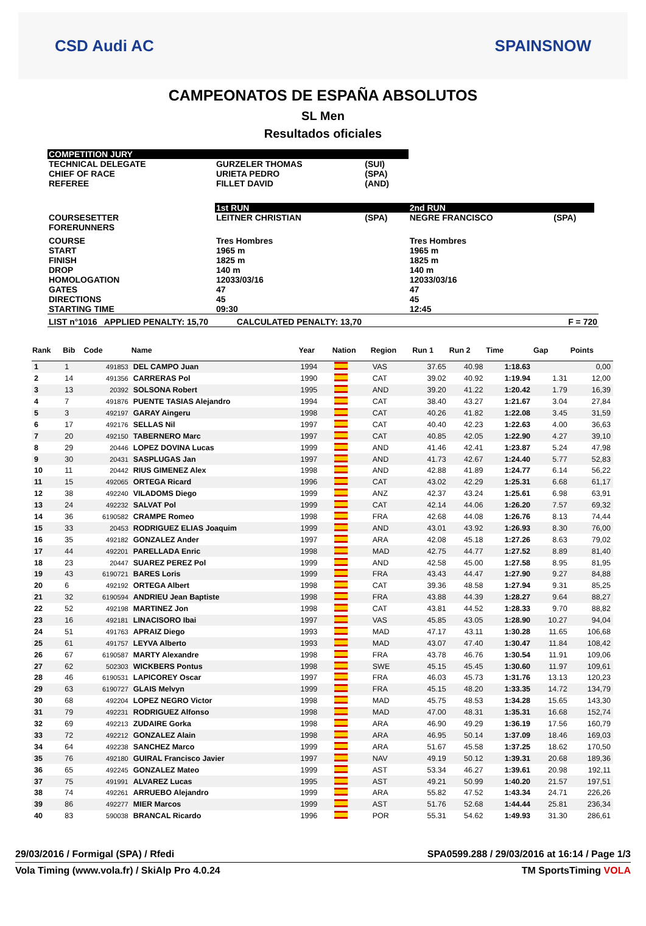CSD Audi AC SPAINSNOW
CAMPEONATOS DE ESPAÑA ABSOLUTOS
SL Men
Resultados oficiales
| COMPETITION JURY | | | | | |
| TECHNICAL DELEGATE | GURZELER THOMAS | (SUI) | | | |
| CHIEF OF RACE | URIETA PEDRO | (SPA) | | | |
| REFEREE | FILLET DAVID | (AND) | | | |
| | 1st RUN | | 2nd RUN | | |
| COURSESETTER FORERUNNERS | LEITNER CHRISTIAN | (SPA) | NEGRE FRANCISCO | (SPA) | |
| COURSE START FINISH DROP HOMOLOGATION GATES DIRECTIONS STARTING TIME | Tres Hombres 1965 m 1825 m 140 m 12033/03/16 47 45 09:30 | | Tres Hombres 1965 m 1825 m 140 m 12033/03/16 47 45 12:45 | | |
| LIST n°1016 APPLIED PENALTY: 15,70 CALCULATED PENALTY: 13,70 F = 720 | | | | | |
| Rank | Bib | Code | Name | Year | Nation | Region | Run 1 | Run 2 | Time | Gap | Points |
| --- | --- | --- | --- | --- | --- | --- | --- | --- | --- | --- | --- |
| 1 | 1 | 491853 | DEL CAMPO Juan | 1994 | | VAS | 37.65 | 40.98 | 1:18.63 | | 0,00 |
| 2 | 14 | 491356 | CARRERAS Pol | 1990 | | CAT | 39.02 | 40.92 | 1:19.94 | 1.31 | 12,00 |
| 3 | 13 | 20392 | SOLSONA Robert | 1995 | | AND | 39.20 | 41.22 | 1:20.42 | 1.79 | 16,39 |
| 4 | 7 | 491876 | PUENTE TASIAS Alejandro | 1994 | | CAT | 38.40 | 43.27 | 1:21.67 | 3.04 | 27,84 |
| 5 | 3 | 492197 | GARAY Aingeru | 1998 | | CAT | 40.26 | 41.82 | 1:22.08 | 3.45 | 31,59 |
| 6 | 17 | 492176 | SELLAS Nil | 1997 | | CAT | 40.40 | 42.23 | 1:22.63 | 4.00 | 36,63 |
| 7 | 20 | 492150 | TABERNERO Marc | 1997 | | CAT | 40.85 | 42.05 | 1:22.90 | 4.27 | 39,10 |
| 8 | 29 | 20446 | LOPEZ DOVINA Lucas | 1999 | | AND | 41.46 | 42.41 | 1:23.87 | 5.24 | 47,98 |
| 9 | 30 | 20431 | SASPLUGAS Jan | 1997 | | AND | 41.73 | 42.67 | 1:24.40 | 5.77 | 52,83 |
| 10 | 11 | 20442 | RIUS GIMENEZ Alex | 1998 | | AND | 42.88 | 41.89 | 1:24.77 | 6.14 | 56,22 |
| 11 | 15 | 492065 | ORTEGA Ricard | 1996 | | CAT | 43.02 | 42.29 | 1:25.31 | 6.68 | 61,17 |
| 12 | 38 | 492240 | VILADOMS Diego | 1999 | | ANZ | 42.37 | 43.24 | 1:25.61 | 6.98 | 63,91 |
| 13 | 24 | 492232 | SALVAT Pol | 1999 | | CAT | 42.14 | 44.06 | 1:26.20 | 7.57 | 69,32 |
| 14 | 36 | 6190582 | CRAMPE Romeo | 1998 | | FRA | 42.68 | 44.08 | 1:26.76 | 8.13 | 74,44 |
| 15 | 33 | 20453 | RODRIGUEZ ELIAS Joaquim | 1999 | | AND | 43.01 | 43.92 | 1:26.93 | 8.30 | 76,00 |
| 16 | 35 | 492182 | GONZALEZ Ander | 1997 | | ARA | 42.08 | 45.18 | 1:27.26 | 8.63 | 79,02 |
| 17 | 44 | 492201 | PARELLADA Enric | 1998 | | MAD | 42.75 | 44.77 | 1:27.52 | 8.89 | 81,40 |
| 18 | 23 | 20447 | SUAREZ PEREZ Pol | 1999 | | AND | 42.58 | 45.00 | 1:27.58 | 8.95 | 81,95 |
| 19 | 43 | 6190721 | BARES Loris | 1999 | | FRA | 43.43 | 44.47 | 1:27.90 | 9.27 | 84,88 |
| 20 | 6 | 492192 | ORTEGA Albert | 1998 | | CAT | 39.36 | 48.58 | 1:27.94 | 9.31 | 85,25 |
| 21 | 32 | 6190594 | ANDRIEU Jean Baptiste | 1998 | | FRA | 43.88 | 44.39 | 1:28.27 | 9.64 | 88,27 |
| 22 | 52 | 492198 | MARTINEZ Jon | 1998 | | CAT | 43.81 | 44.52 | 1:28.33 | 9.70 | 88,82 |
| 23 | 16 | 492181 | LINACISORO Ibai | 1997 | | VAS | 45.85 | 43.05 | 1:28.90 | 10.27 | 94,04 |
| 24 | 51 | 491763 | APRAIZ Diego | 1993 | | MAD | 47.17 | 43.11 | 1:30.28 | 11.65 | 106,68 |
| 25 | 61 | 491757 | LEYVA Alberto | 1993 | | MAD | 43.07 | 47.40 | 1:30.47 | 11.84 | 108,42 |
| 26 | 67 | 6190587 | MARTY Alexandre | 1998 | | FRA | 43.78 | 46.76 | 1:30.54 | 11.91 | 109,06 |
| 27 | 62 | 502303 | WICKBERS Pontus | 1998 | | SWE | 45.15 | 45.45 | 1:30.60 | 11.97 | 109,61 |
| 28 | 46 | 6190531 | LAPICOREY Oscar | 1997 | | FRA | 46.03 | 45.73 | 1:31.76 | 13.13 | 120,23 |
| 29 | 63 | 6190727 | GLAIS Melvyn | 1999 | | FRA | 45.15 | 48.20 | 1:33.35 | 14.72 | 134,79 |
| 30 | 68 | 492204 | LOPEZ NEGRO Victor | 1998 | | MAD | 45.75 | 48.53 | 1:34.28 | 15.65 | 143,30 |
| 31 | 79 | 492231 | RODRIGUEZ Alfonso | 1998 | | MAD | 47.00 | 48.31 | 1:35.31 | 16.68 | 152,74 |
| 32 | 69 | 492213 | ZUDAIRE Gorka | 1998 | | ARA | 46.90 | 49.29 | 1:36.19 | 17.56 | 160,79 |
| 33 | 72 | 492212 | GONZALEZ Alain | 1998 | | ARA | 46.95 | 50.14 | 1:37.09 | 18.46 | 169,03 |
| 34 | 64 | 492238 | SANCHEZ Marco | 1999 | | ARA | 51.67 | 45.58 | 1:37.25 | 18.62 | 170,50 |
| 35 | 76 | 492180 | GUIRAL Francisco Javier | 1997 | | NAV | 49.19 | 50.12 | 1:39.31 | 20.68 | 189,36 |
| 36 | 65 | 492245 | GONZALEZ Mateo | 1999 | | AST | 53.34 | 46.27 | 1:39.61 | 20.98 | 192,11 |
| 37 | 75 | 491991 | ALVAREZ Lucas | 1995 | | AST | 49.21 | 50.99 | 1:40.20 | 21.57 | 197,51 |
| 38 | 74 | 492261 | ARRUEBO Alejandro | 1999 | | ARA | 55.82 | 47.52 | 1:43.34 | 24.71 | 226,26 |
| 39 | 86 | 492277 | MIER Marcos | 1999 | | AST | 51.76 | 52.68 | 1:44.44 | 25.81 | 236,34 |
| 40 | 83 | 590038 | BRANCAL Ricardo | 1996 | | POR | 55.31 | 54.62 | 1:49.93 | 31.30 | 286,61 |
29/03/2016 / Formigal (SPA) / Rfedi SPA0599.288 / 29/03/2016 at 16:14 / Page 1/3
Vola Timing (www.vola.fr) / SkiAlp Pro 4.0.24 TM SportsTiming VOLA